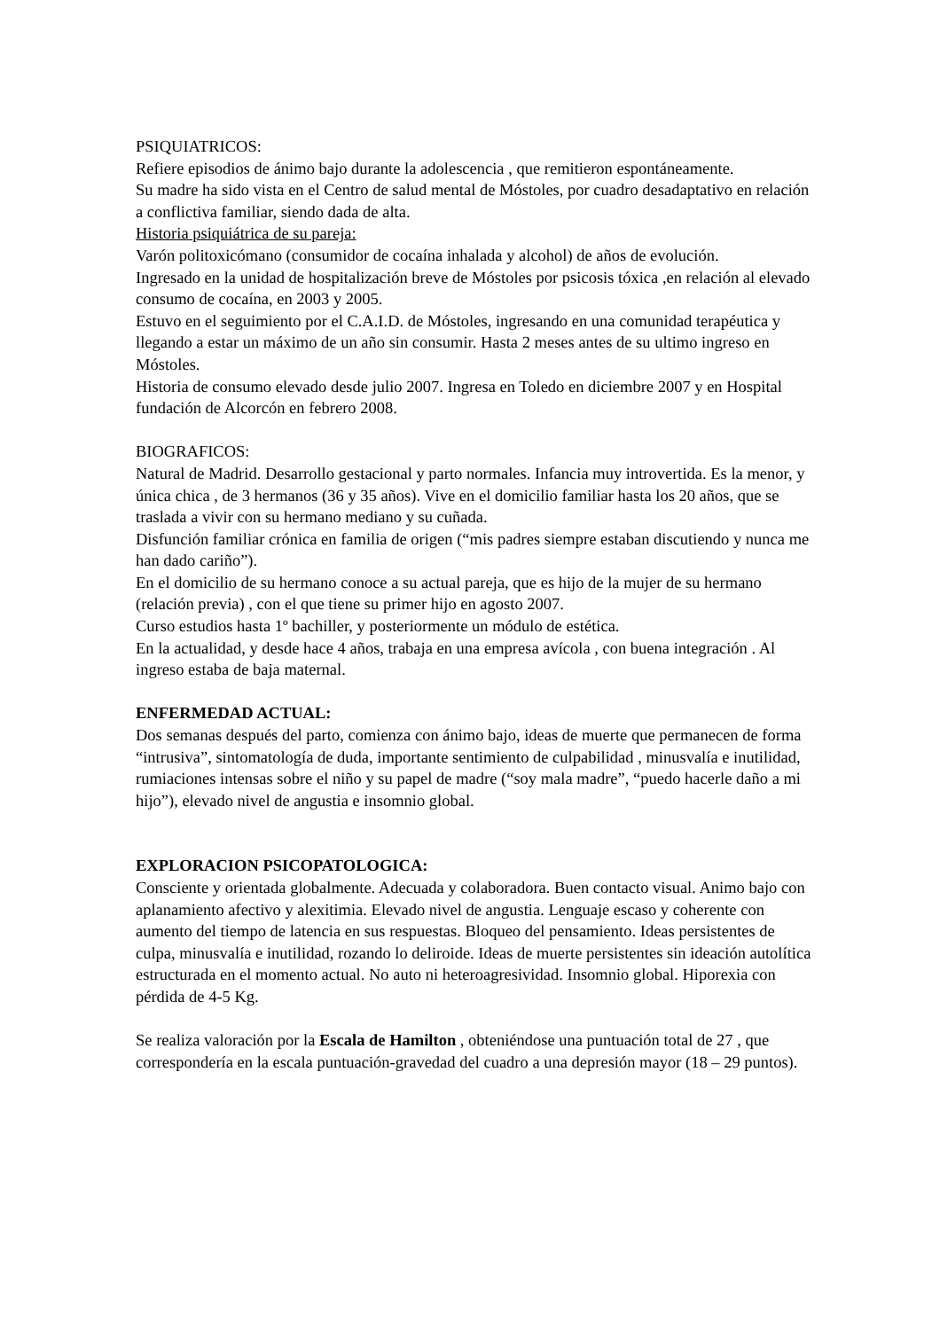PSIQUIATRICOS:
Refiere episodios de ánimo bajo durante la adolescencia , que remitieron espontáneamente.
Su madre ha sido vista en el Centro de salud mental de Móstoles, por cuadro desadaptativo en relación a conflictiva familiar, siendo dada de alta.
Historia psiquiátrica de su pareja:
Varón politoxicómano (consumidor de cocaína inhalada y alcohol) de años de evolución.
Ingresado en la unidad de hospitalización breve de Móstoles por psicosis tóxica ,en relación al elevado consumo de cocaína, en 2003 y 2005.
Estuvo en el seguimiento por el C.A.I.D. de Móstoles, ingresando en una comunidad terapéutica y llegando a estar un máximo de un año sin consumir. Hasta 2 meses antes de su ultimo ingreso en Móstoles.
Historia de consumo elevado desde julio 2007. Ingresa en Toledo en diciembre 2007 y en Hospital fundación de Alcorcón en febrero 2008.
BIOGRAFICOS:
Natural de Madrid. Desarrollo gestacional y parto normales. Infancia muy introvertida. Es la menor, y única chica , de 3 hermanos (36 y 35 años). Vive en el domicilio familiar hasta los 20 años, que se traslada a vivir con su hermano mediano y su cuñada.
Disfunción familiar crónica en familia de origen (“mis padres siempre estaban discutiendo y nunca me han dado cariño”).
En el domicilio de su hermano conoce a su actual pareja, que es hijo de la mujer de su hermano (relación previa) , con el que tiene su primer hijo en agosto 2007.
Curso estudios hasta 1º bachiller, y posteriormente un módulo de estética.
En la actualidad, y desde hace 4 años, trabaja en una empresa avícola , con buena integración . Al ingreso estaba de baja maternal.
ENFERMEDAD ACTUAL:
Dos semanas después del parto, comienza con ánimo bajo, ideas de muerte que permanecen de forma “intrusiva”, sintomatología de duda, importante sentimiento de culpabilidad , minusvalía e inutilidad, rumiaciones intensas sobre el niño y su papel de madre (“soy mala madre”, “puedo hacerle daño a mi hijo”), elevado nivel de angustia e insomnio global.
EXPLORACION PSICOPATOLOGICA:
Consciente y orientada globalmente. Adecuada y colaboradora. Buen contacto visual. Animo bajo con aplanamiento afectivo y alexitimia. Elevado nivel de angustia. Lenguaje escaso y coherente con aumento del tiempo de latencia en sus respuestas. Bloqueo del pensamiento. Ideas persistentes de culpa, minusvalía e inutilidad, rozando lo deliroide. Ideas de muerte persistentes sin ideación autolítica estructurada en el momento actual. No auto ni heteroagresividad. Insomnio global. Hiporexia con pérdida de 4-5 Kg.
Se realiza valoración por la Escala de Hamilton , obteniéndose una puntuación total de 27 , que correspondería en la escala puntuación-gravedad del cuadro a una depresión mayor (18 – 29 puntos).